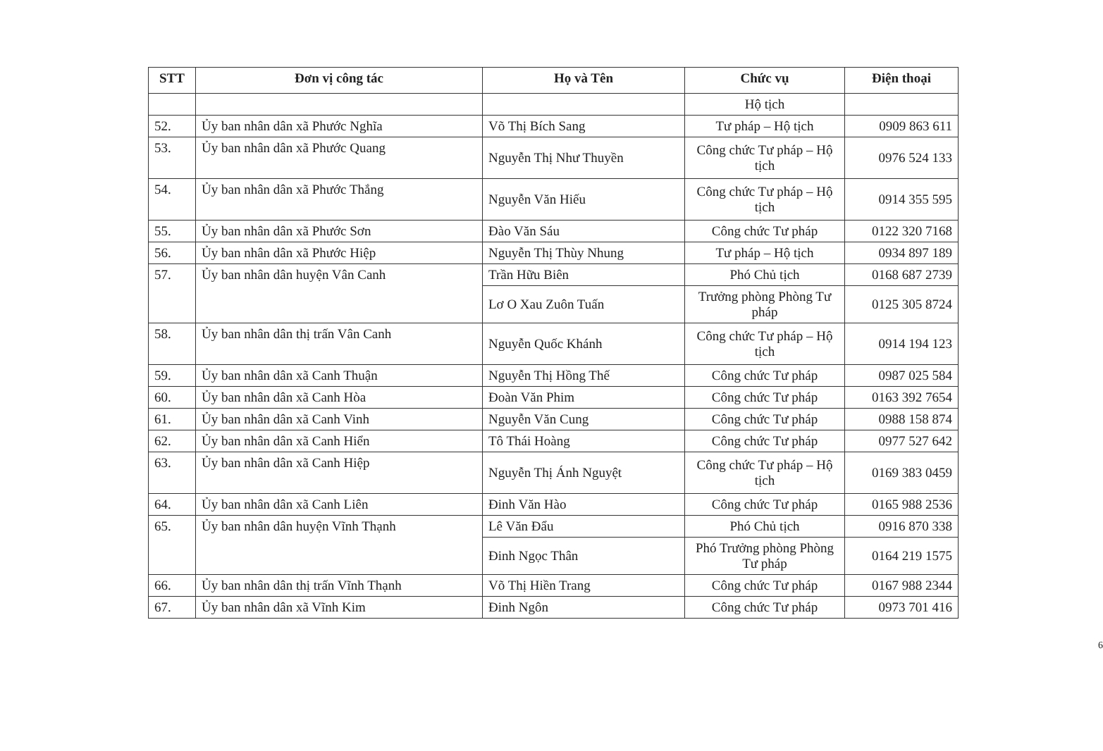| STT | Đơn vị công tác | Họ và Tên | Chức vụ | Điện thoại |
| --- | --- | --- | --- | --- |
| | | | Hộ tịch | |
| 52. | Ủy ban nhân dân xã Phước Nghĩa | Võ Thị Bích Sang | Tư pháp – Hộ tịch | 0909 863 611 |
| 53. | Ủy ban nhân dân xã Phước Quang | Nguyễn Thị Như Thuyền | Công chức Tư pháp – Hộ tịch | 0976 524 133 |
| 54. | Ủy ban nhân dân xã Phước Thắng | Nguyễn Văn Hiếu | Công chức Tư pháp – Hộ tịch | 0914 355 595 |
| 55. | Ủy ban nhân dân xã Phước Sơn | Đào Văn Sáu | Công chức Tư pháp | 0122 320 7168 |
| 56. | Ủy ban nhân dân xã Phước Hiệp | Nguyễn Thị Thùy Nhung | Tư pháp – Hộ tịch | 0934 897 189 |
| 57. | Ủy ban nhân dân huyện Vân Canh | Trần Hữu Biên | Phó Chủ tịch | 0168 687 2739 |
| | | Lơ O Xau Zuôn Tuấn | Trưởng phòng Phòng Tư pháp | 0125 305 8724 |
| 58. | Ủy ban nhân dân thị trấn Vân Canh | Nguyễn Quốc Khánh | Công chức Tư pháp – Hộ tịch | 0914 194 123 |
| 59. | Ủy ban nhân dân xã Canh Thuận | Nguyễn Thị Hồng Thế | Công chức Tư pháp | 0987 025 584 |
| 60. | Ủy ban nhân dân xã Canh Hòa | Đoàn Văn Phim | Công chức Tư pháp | 0163 392 7654 |
| 61. | Ủy ban nhân dân xã Canh Vinh | Nguyễn Văn Cung | Công chức Tư pháp | 0988 158 874 |
| 62. | Ủy ban nhân dân xã Canh Hiển | Tô Thái Hoàng | Công chức Tư pháp | 0977 527 642 |
| 63. | Ủy ban nhân dân xã Canh Hiệp | Nguyễn Thị Ánh Nguyệt | Công chức Tư pháp – Hộ tịch | 0169 383 0459 |
| 64. | Ủy ban nhân dân xã Canh Liên | Đinh Văn Hào | Công chức Tư pháp | 0165 988 2536 |
| 65. | Ủy ban nhân dân huyện Vĩnh Thạnh | Lê Văn Đẩu | Phó Chủ tịch | 0916 870 338 |
| | | Đinh Ngọc Thân | Phó Trưởng phòng Phòng Tư pháp | 0164 219 1575 |
| 66. | Ủy ban nhân dân thị trấn Vĩnh Thạnh | Võ Thị Hiền Trang | Công chức Tư pháp | 0167 988 2344 |
| 67. | Ủy ban nhân dân xã Vĩnh Kim | Đinh Ngôn | Công chức Tư pháp | 0973 701 416 |
6